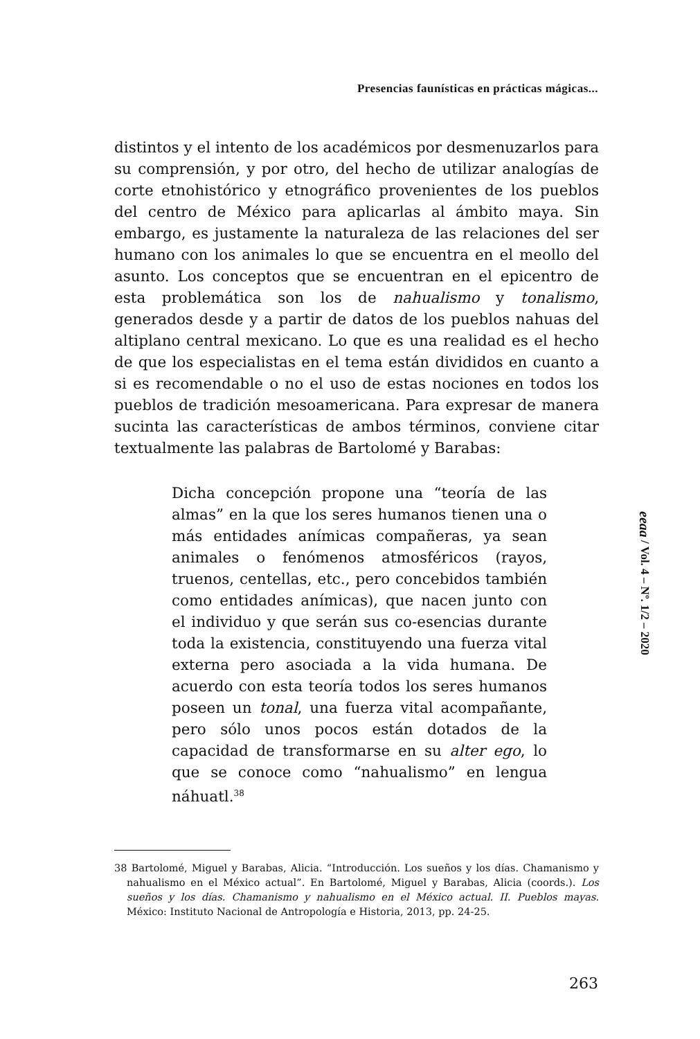Presencias faunísticas en prácticas mágicas...
distintos y el intento de los académicos por desmenuzarlos para su comprensión, y por otro, del hecho de utilizar analogías de corte etnohistórico y etnográfico provenientes de los pueblos del centro de México para aplicarlas al ámbito maya. Sin embargo, es justamente la naturaleza de las relaciones del ser humano con los animales lo que se encuentra en el meollo del asunto. Los conceptos que se encuentran en el epicentro de esta problemática son los de nahualismo y tonalismo, generados desde y a partir de datos de los pueblos nahuas del altiplano central mexicano. Lo que es una realidad es el hecho de que los especialistas en el tema están divididos en cuanto a si es recomendable o no el uso de estas nociones en todos los pueblos de tradición mesoamericana. Para expresar de manera sucinta las características de ambos términos, conviene citar textualmente las palabras de Bartolomé y Barabas:
Dicha concepción propone una “teoría de las almas” en la que los seres humanos tienen una o más entidades anímicas compañeras, ya sean animales o fenómenos atmosféricos (rayos, truenos, centellas, etc., pero concebidos también como entidades anímicas), que nacen junto con el individuo y que serán sus co-esencias durante toda la existencia, constituyendo una fuerza vital externa pero asociada a la vida humana. De acuerdo con esta teoría todos los seres humanos poseen un tonal, una fuerza vital acompañante, pero sólo unos pocos están dotados de la capacidad de transformarse en su alter ego, lo que se conoce como “nahualismo” en lengua náhuatl.<sup>38</sup>
38 Bartolomé, Miguel y Barabas, Alicia. “Introducción. Los sueños y los días. Chamanismo y nahualismo en el México actual”. En Bartolomé, Miguel y Barabas, Alicia (coords.). Los sueños y los días. Chamanismo y nahualismo en el México actual. II. Pueblos mayas. México: Instituto Nacional de Antropología e Historia, 2013, pp. 24-25.
eeaa / Vol. 4 – Nº. 1/2 – 2020
263